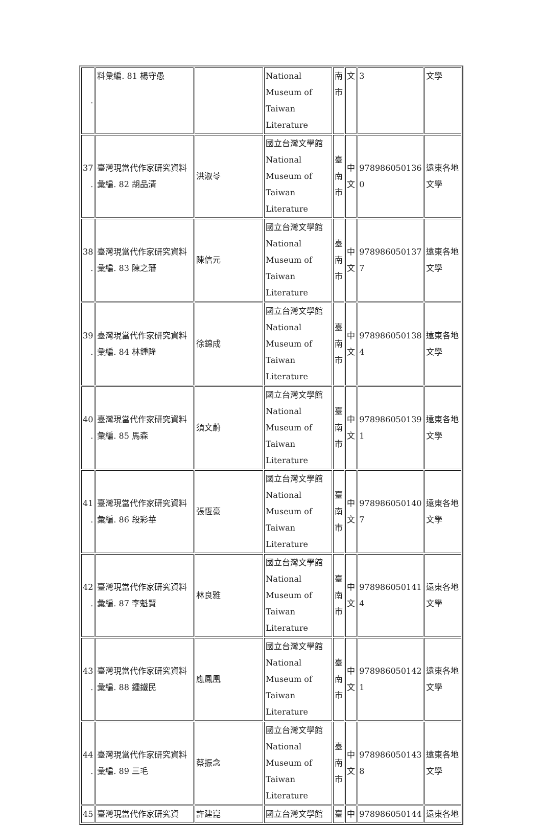| . | 料彙編. 81 楊守愚 | | National Museum of Taiwan Literature | 南市 | 文 | 3 | 文學 |
| 37 . | 臺灣現當代作家研究資料彙編. 82 胡品清 | 洪淑苓 | 國立台灣文學館 National Museum of Taiwan Literature | 臺南市 | 中文 | 978986050136 0 | 遠東各地文學 |
| 38 . | 臺灣現當代作家研究資料彙編. 83 陳之藩 | 陳信元 | 國立台灣文學館 National Museum of Taiwan Literature | 臺南市 | 中文 | 978986050137 7 | 遠東各地文學 |
| 39 . | 臺灣現當代作家研究資料彙編. 84 林鍾隆 | 徐錦成 | 國立台灣文學館 National Museum of Taiwan Literature | 臺南市 | 中文 | 978986050138 4 | 遠東各地文學 |
| 40 . | 臺灣現當代作家研究資料彙編. 85 馬森 | 須文蔚 | 國立台灣文學館 National Museum of Taiwan Literature | 臺南市 | 中文 | 978986050139 1 | 遠東各地文學 |
| 41 . | 臺灣現當代作家研究資料彙編. 86 段彩華 | 張恆豪 | 國立台灣文學館 National Museum of Taiwan Literature | 臺南市 | 中文 | 978986050140 7 | 遠東各地文學 |
| 42 . | 臺灣現當代作家研究資料彙編. 87 李魁賢 | 林良雅 | 國立台灣文學館 National Museum of Taiwan Literature | 臺南市 | 中文 | 978986050141 4 | 遠東各地文學 |
| 43 . | 臺灣現當代作家研究資料彙編. 88 鍾鐵民 | 應鳳凰 | 國立台灣文學館 National Museum of Taiwan Literature | 臺南市 | 中文 | 978986050142 1 | 遠東各地文學 |
| 44 . | 臺灣現當代作家研究資料彙編. 89 三毛 | 蔡振念 | 國立台灣文學館 National Museum of Taiwan Literature | 臺南市 | 中文 | 978986050143 8 | 遠東各地文學 |
| 45 | 臺灣現當代作家研究資 | 許建崑 | 國立台灣文學館 | 臺 | 中 | 978986050144 | 遠東各地 |